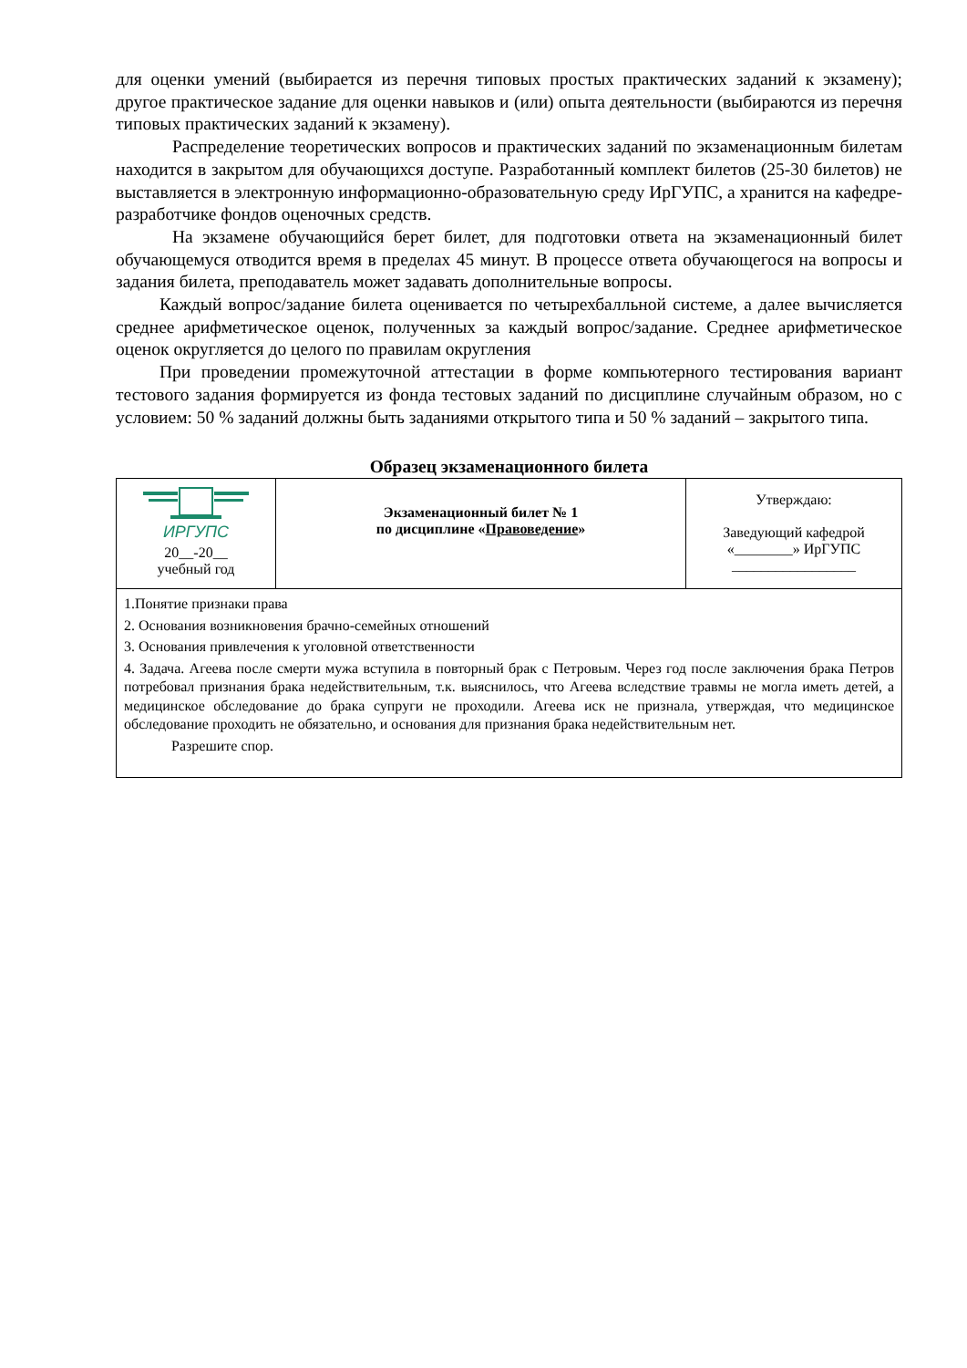для оценки умений (выбирается из перечня типовых простых практических заданий к экзамену); другое практическое задание для оценки навыков и (или) опыта деятельности (выбираются из перечня типовых практических заданий к экзамену).
Распределение теоретических вопросов и практических заданий по экзаменационным билетам находится в закрытом для обучающихся доступе. Разработанный комплект билетов (25-30 билетов) не выставляется в электронную информационно-образовательную среду ИрГУПС, а хранится на кафедре-разработчике фондов оценочных средств.
На экзамене обучающийся берет билет, для подготовки ответа на экзаменационный билет обучающемуся отводится время в пределах 45 минут. В процессе ответа обучающегося на вопросы и задания билета, преподаватель может задавать дополнительные вопросы.
Каждый вопрос/задание билета оценивается по четырехбалльной системе, а далее вычисляется среднее арифметическое оценок, полученных за каждый вопрос/задание. Среднее арифметическое оценок округляется до целого по правилам округления
При проведении промежуточной аттестации в форме компьютерного тестирования вариант тестового задания формируется из фонда тестовых заданий по дисциплине случайным образом, но с условием: 50 % заданий должны быть заданиями открытого типа и 50 % заданий – закрытого типа.
Образец экзаменационного билета
| ИРГУПС 20__-20__ учебный год | Экзаменационный билет № 1 по дисциплине « Правоведение » | Утверждаю: Заведующий кафедрой «________» ИрГУПС _________________ |
| 1.Понятие признаки права 2. Основания возникновения брачно-семейных отношений 3. Основания привлечения к уголовной ответственности 4. Задача. Агеева после смерти мужа вступила в повторный брак с Петровым. Через год после заключения брака Петров потребовал признания брака недействительным, т.к. выяснилось, что Агеева вследствие травмы не могла иметь детей, а медицинское обследование до брака супруги не проходили. Агеева иск не признала, утверждая, что медицинское обследование проходить не обязательно, и основания для признания брака недействительным нет. Разрешите спор. | | |